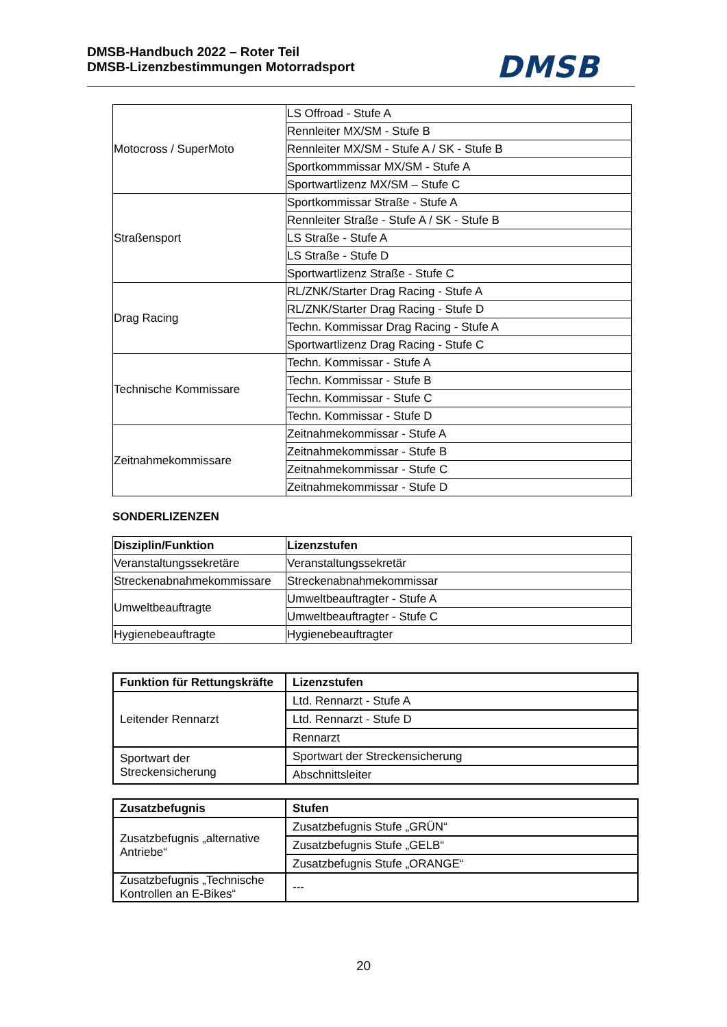DMSB-Handbuch 2022 – Roter Teil
DMSB-Lizenzbestimmungen Motorradsport
DMSB
| Motocross / SuperMoto | LS Offroad - Stufe A |
| | Rennleiter MX/SM - Stufe B |
| | Rennleiter MX/SM - Stufe A / SK - Stufe B |
| | Sportkommmissar MX/SM - Stufe A |
| | Sportwartlizenz MX/SM – Stufe C |
| Straßensport | Sportkommissar Straße - Stufe A |
| | Rennleiter Straße - Stufe A / SK - Stufe B |
| | LS Straße - Stufe A |
| | LS Straße - Stufe D |
| | Sportwartlizenz Straße - Stufe C |
| Drag Racing | RL/ZNK/Starter Drag Racing - Stufe A |
| | RL/ZNK/Starter Drag Racing - Stufe D |
| | Techn. Kommissar Drag Racing - Stufe A |
| | Sportwartlizenz Drag Racing - Stufe C |
| Technische Kommissare | Techn. Kommissar - Stufe A |
| | Techn. Kommissar - Stufe B |
| | Techn. Kommissar - Stufe C |
| | Techn. Kommissar - Stufe D |
| Zeitnahmekommissare | Zeitnahmekommissar - Stufe A |
| | Zeitnahmekommissar - Stufe B |
| | Zeitnahmekommissar - Stufe C |
| | Zeitnahmekommissar - Stufe D |
SONDERLIZENZEN
| Disziplin/Funktion | Lizenzstufen |
| --- | --- |
| Veranstaltungssekretäre | Veranstaltungssekretär |
| Streckenabnahmekommissare | Streckenabnahmekommissar |
| Umweltbeauftragte | Umweltbeauftragter - Stufe A |
| | Umweltbeauftragter - Stufe C |
| Hygienebeauftragte | Hygienebeauftragter |
| Funktion für Rettungskräfte | Lizenzstufen |
| --- | --- |
| Leitender Rennarzt | Ltd. Rennarzt - Stufe A |
| | Ltd. Rennarzt - Stufe D |
| | Rennarzt |
| Sportwart der Streckensicherung | Sportwart der Streckensicherung |
| | Abschnittsleiter |
| Zusatzbefugnis | Stufen |
| --- | --- |
| Zusatzbefugnis „alternative Antriebe“ | Zusatzbefugnis Stufe „GRÜN“ |
| | Zusatzbefugnis Stufe „GELB“ |
| | Zusatzbefugnis Stufe „ORANGE“ |
| Zusatzbefugnis „Technische Kontrollen an E-Bikes“ | --- |
20